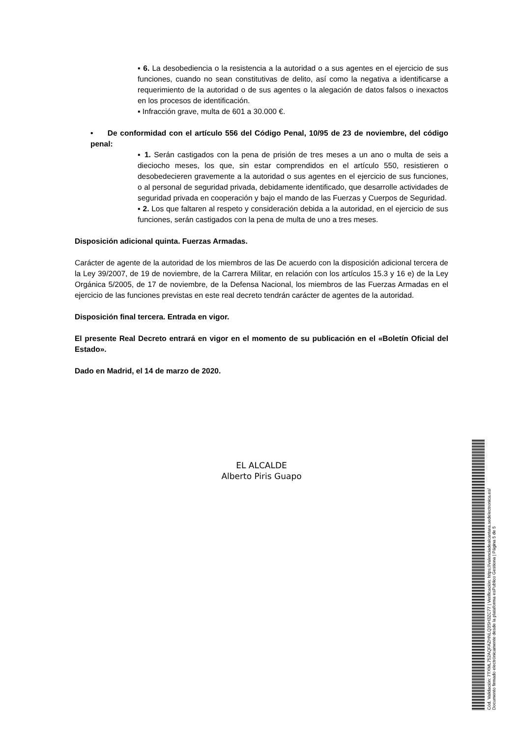▪ 6. La desobediencia o la resistencia a la autoridad o a sus agentes en el ejercicio de sus funciones, cuando no sean constitutivas de delito, así como la negativa a identificarse a requerimiento de la autoridad o de sus agentes o la alegación de datos falsos o inexactos en los procesos de identificación.
▪ Infracción grave, multa de 601 a 30.000 €.
• De conformidad con el artículo 556 del Código Penal, 10/95 de 23 de noviembre, del código penal:
▪ 1. Serán castigados con la pena de prisión de tres meses a un ano o multa de seis a dieciocho meses, los que, sin estar comprendidos en el artículo 550, resistieren o desobedecieren gravemente a la autoridad o sus agentes en el ejercicio de sus funciones, o al personal de seguridad privada, debidamente identificado, que desarrolle actividades de seguridad privada en cooperación y bajo el mando de las Fuerzas y Cuerpos de Seguridad.
▪ 2. Los que faltaren al respeto y consideración debida a la autoridad, en el ejercicio de sus funciones, serán castigados con la pena de multa de uno a tres meses.
Disposición adicional quinta. Fuerzas Armadas.
Carácter de agente de la autoridad de los miembros de las De acuerdo con la disposición adicional tercera de la Ley 39/2007, de 19 de noviembre, de la Carrera Militar, en relación con los artículos 15.3 y 16 e) de la Ley Orgánica 5/2005, de 17 de noviembre, de la Defensa Nacional, los miembros de las Fuerzas Armadas en el ejercicio de las funciones previstas en este real decreto tendrán carácter de agentes de la autoridad.
Disposición final tercera. Entrada en vigor.
El presente Real Decreto entrará en vigor en el momento de su publicación en el «Boletín Oficial del Estado».
Dado en Madrid, el 14 de marzo de 2020.
EL ALCALDE
Alberto Piris Guapo
Cód. Validación: 7TXML752AQFAZHNLQ3SH3ZC77 | Verificación: https://valenciadealcantara.sedelectronica.es/
Documento firmado electrónicamente desde la plataforma esPublico Gestiona | Página 5 de 5